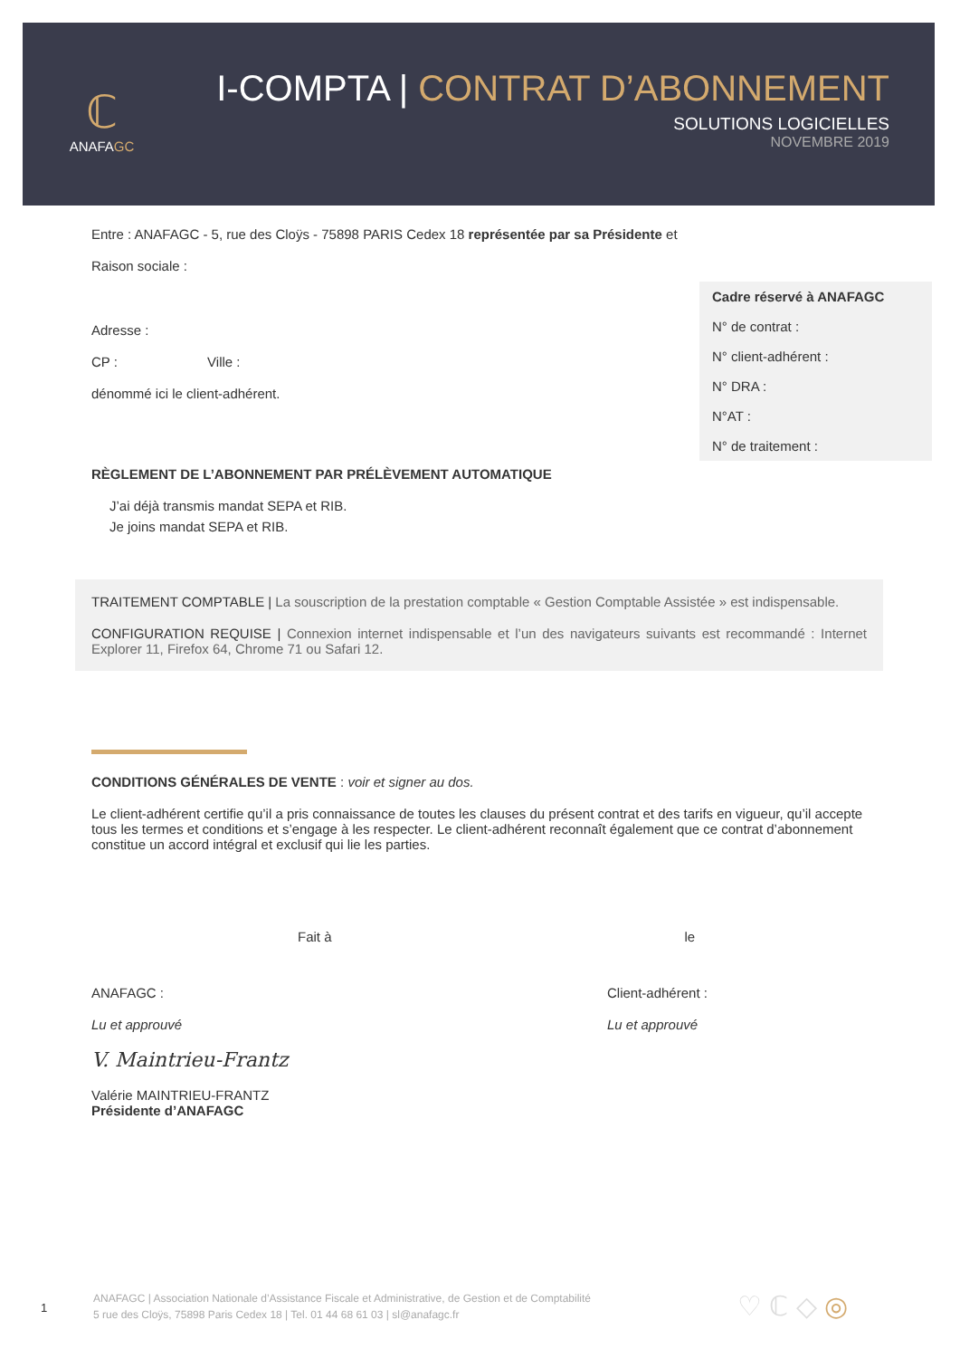ℂ
ANAFAGC
I-COMPTA | CONTRAT D’ABONNEMENT
SOLUTIONS LOGICIELLES
NOVEMBRE 2019
Entre : ANAFAGC - 5, rue des Cloÿs - 75898 PARIS Cedex 18 représentée par sa Présidente et
Raison sociale :
Adresse :
CP : Ville :
dénommé ici le client-adhérent.
RÈGLEMENT DE L’ABONNEMENT PAR PRÉLÈVEMENT AUTOMATIQUE
J’ai déjà transmis mandat SEPA et RIB.
Je joins mandat SEPA et RIB.
Cadre réservé à ANAFAGC
N° de contrat :
N° client-adhérent :
N° DRA :
N°AT :
N° de traitement :
TRAITEMENT COMPTABLE | La souscription de la prestation comptable « Gestion Comptable Assistée » est indispensable.
CONFIGURATION REQUISE | Connexion internet indispensable et l’un des navigateurs suivants est recommandé : Internet Explorer 11, Firefox 64, Chrome 71 ou Safari 12.
CONDITIONS GÉNÉRALES DE VENTE : voir et signer au dos.
Le client-adhérent certifie qu’il a pris connaissance de toutes les clauses du présent contrat et des tarifs en vigueur, qu’il accepte tous les termes et conditions et s’engage à les respecter. Le client-adhérent reconnaît également que ce contrat d’abonnement constitue un accord intégral et exclusif qui lie les parties.
Fait à le
ANAFAGC :
Lu et approuvé
V. Maintrieu-Frantz
Valérie MAINTRIEU-FRANTZ
Présidente d’ANAFAGC
Client-adhérent :
Lu et approuvé
1
ANAFAGC | Association Nationale d’Assistance Fiscale et Administrative, de Gestion et de Comptabilité
5 rue des Cloÿs, 75898 Paris Cedex 18 | Tel. 01 44 68 61 03 | sl@anafagc.fr
♡ ℂ ◇ ◎